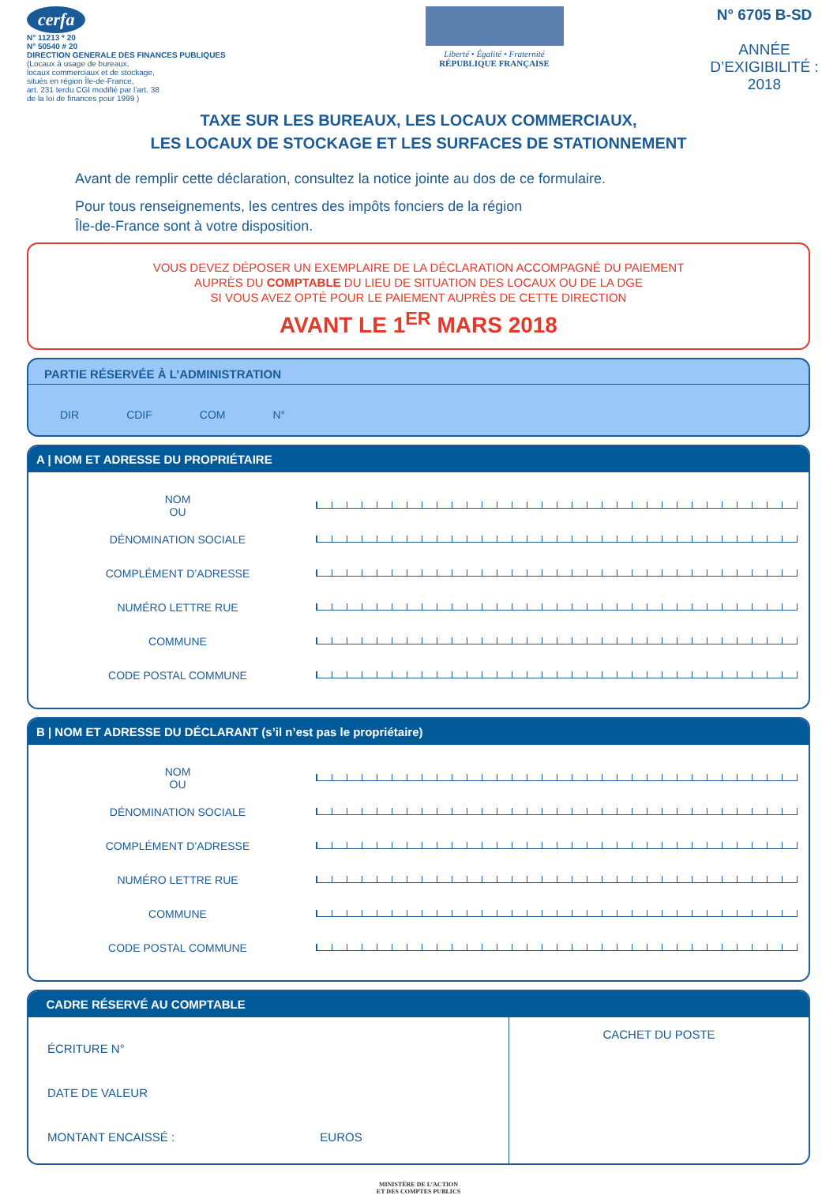cerfa
N° 11213 * 20
N° 50540 # 20
DIRECTION GENERALE DES FINANCES PUBLIQUES
(Locaux à usage de bureaux,
locaux commerciaux et de stockage,
situés en région Île-de-France,
art. 231 terdu CGI modifié par l’art. 38
de la loi de finances pour 1999 )
Liberté • Égalité • Fraternité
RÉPUBLIQUE FRANÇAISE
N° 6705 B-SD
ANNÉE
D’EXIGIBILITÉ :
2018
TAXE SUR LES BUREAUX, LES LOCAUX COMMERCIAUX,
LES LOCAUX DE STOCKAGE ET LES SURFACES DE STATIONNEMENT
Avant de remplir cette déclaration, consultez la notice jointe au dos de ce formulaire.
Pour tous renseignements, les centres des impôts fonciers de la région
Île-de-France sont à votre disposition.
VOUS DEVEZ DÉPOSER UN EXEMPLAIRE DE LA DÉCLARATION ACCOMPAGNÉ DU PAIEMENT
AUPRÈS DU COMPTABLE DU LIEU DE SITUATION DES LOCAUX OU DE LA DGE
SI VOUS AVEZ OPTÉ POUR LE PAIEMENT AUPRÈS DE CETTE DIRECTION
AVANT LE 1<sup>ER</sup> MARS 2018
PARTIE RÉSERVÉE À L’ADMINISTRATION
DIR CDIF COM N°
A | NOM ET ADRESSE DU PROPRIÉTAIRE
NOM
OU
DÉNOMINATION SOCIALE
COMPLÉMENT D’ADRESSE
NUMÉRO LETTRE RUE
COMMUNE
CODE POSTAL COMMUNE
B | NOM ET ADRESSE DU DÉCLARANT (s’il n’est pas le propriétaire)
NOM
OU
DÉNOMINATION SOCIALE
COMPLÉMENT D’ADRESSE
NUMÉRO LETTRE RUE
COMMUNE
CODE POSTAL COMMUNE
CADRE RÉSERVÉ AU COMPTABLE
ÉCRITURE N°
DATE DE VALEUR
MONTANT ENCAISSÉ : EUROS
CACHET DU POSTE
MINISTÈRE DE L’ACTION
ET DES COMPTES PUBLICS